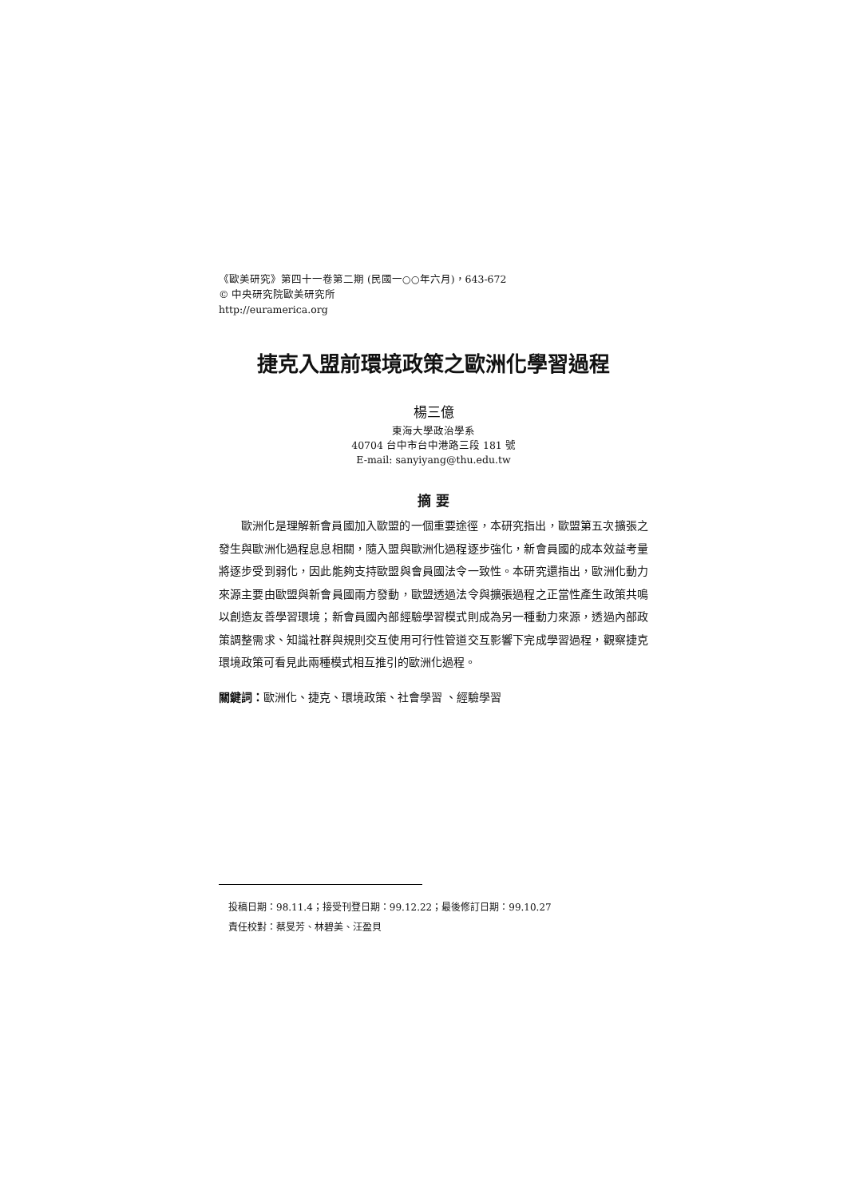《歐美研究》第四十一卷第二期 (民國一○○年六月)，643-672
© 中央研究院歐美研究所
http://euramerica.org
捷克入盟前環境政策之歐洲化學習過程
楊三億
東海大學政治學系
40704 台中市台中港路三段 181 號
E-mail: sanyiyang@thu.edu.tw
摘 要
歐洲化是理解新會員國加入歐盟的一個重要途徑，本研究指出，歐盟第五次擴張之發生與歐洲化過程息息相關，隨入盟與歐洲化過程逐步強化，新會員國的成本效益考量將逐步受到弱化，因此能夠支持歐盟與會員國法令一致性。本研究還指出，歐洲化動力來源主要由歐盟與新會員國兩方發動，歐盟透過法令與擴張過程之正當性產生政策共鳴以創造友善學習環境；新會員國內部經驗學習模式則成為另一種動力來源，透過內部政策調整需求、知識社群與規則交互使用可行性管道交互影響下完成學習過程，觀察捷克環境政策可看見此兩種模式相互推引的歐洲化過程。
關鍵詞：歐洲化、捷克、環境政策、社會學習 、經驗學習
投稿日期：98.11.4；接受刊登日期：99.12.22；最後修訂日期：99.10.27
責任校對：蔡旻芳、林碧美、汪盈貝